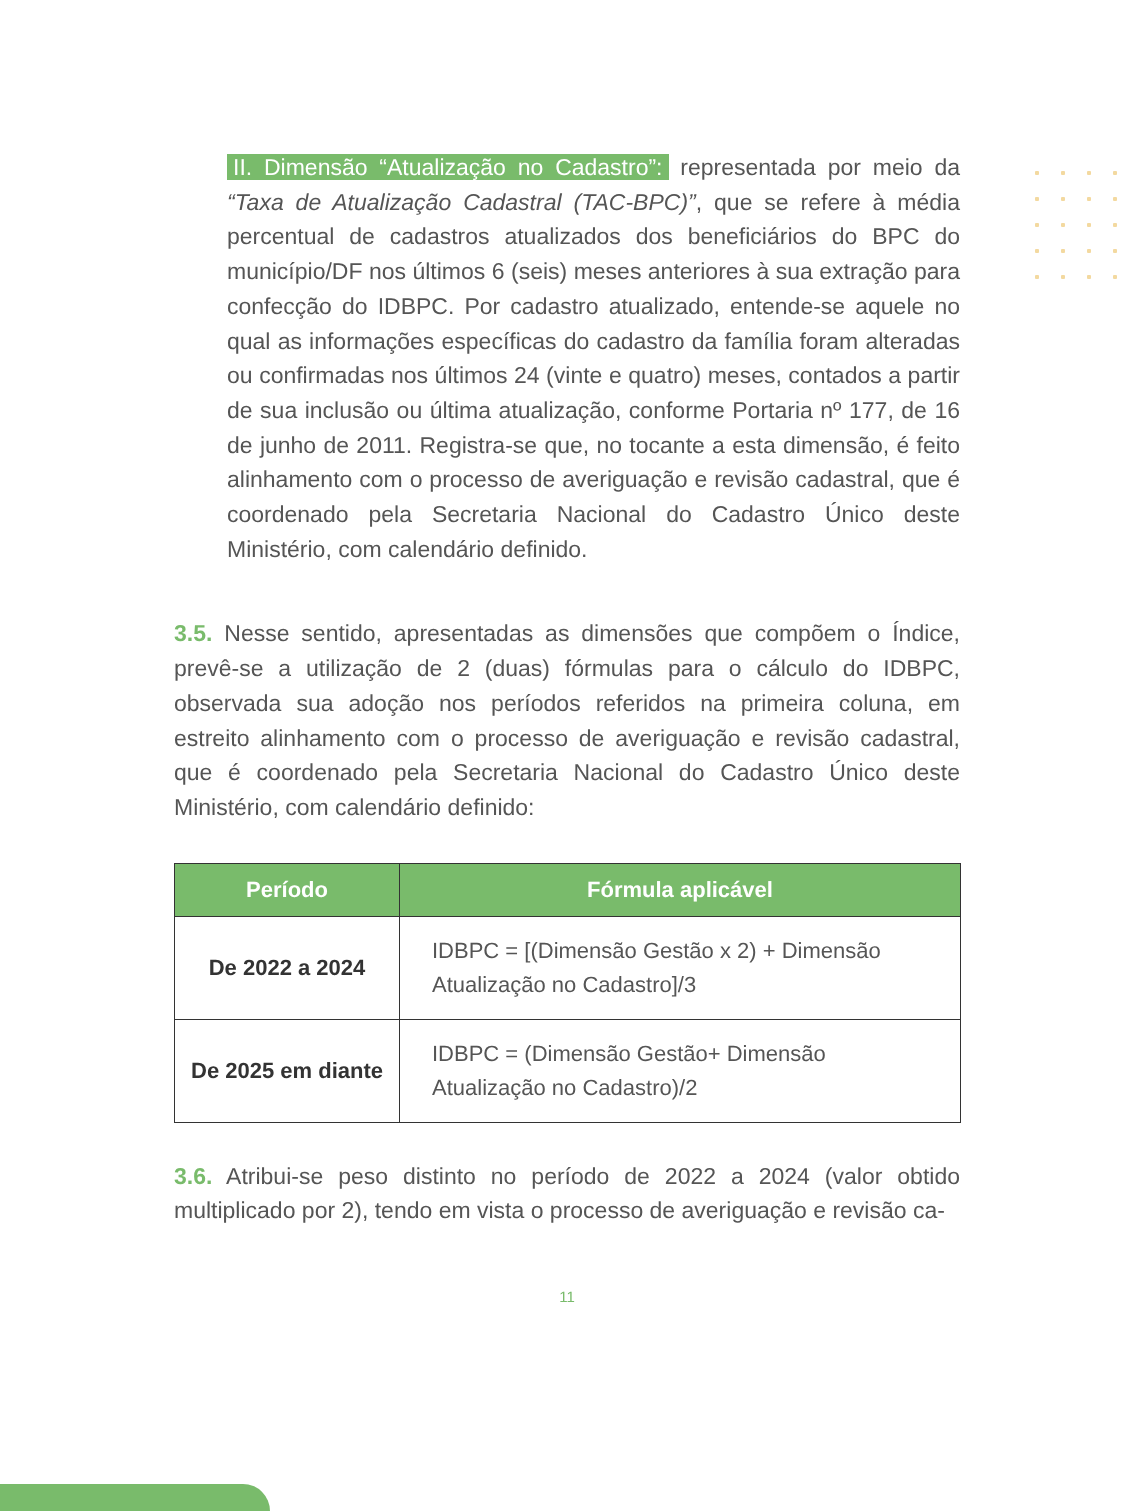II. Dimensão “Atualização no Cadastro”: representada por meio da “Taxa de Atualização Cadastral (TAC-BPC)”, que se refere à média percentual de cadastros atualizados dos beneficiários do BPC do município/DF nos últimos 6 (seis) meses anteriores à sua extração para confecção do IDBPC. Por cadastro atualizado, entende-se aquele no qual as informações específicas do cadastro da família foram alteradas ou confirmadas nos últimos 24 (vinte e quatro) meses, contados a partir de sua inclusão ou última atualização, conforme Portaria nº 177, de 16 de junho de 2011. Registra-se que, no tocante a esta dimensão, é feito alinhamento com o processo de averiguação e revisão cadastral, que é coordenado pela Secretaria Nacional do Cadastro Único deste Ministério, com calendário definido.
3.5. Nesse sentido, apresentadas as dimensões que compõem o Índice, prevê-se a utilização de 2 (duas) fórmulas para o cálculo do IDBPC, observada sua adoção nos períodos referidos na primeira coluna, em estreito alinhamento com o processo de averiguação e revisão cadastral, que é coordenado pela Secretaria Nacional do Cadastro Único deste Ministério, com calendário definido:
| Período | Fórmula aplicável |
| --- | --- |
| De 2022 a 2024 | IDBPC = [(Dimensão Gestão x 2) + Dimensão Atualização no Cadastro]/3 |
| De 2025 em diante | IDBPC = (Dimensão Gestão+ Dimensão Atualização no Cadastro)/2 |
3.6. Atribui-se peso distinto no período de 2022 a 2024 (valor obtido multiplicado por 2), tendo em vista o processo de averiguação e revisão ca-
11